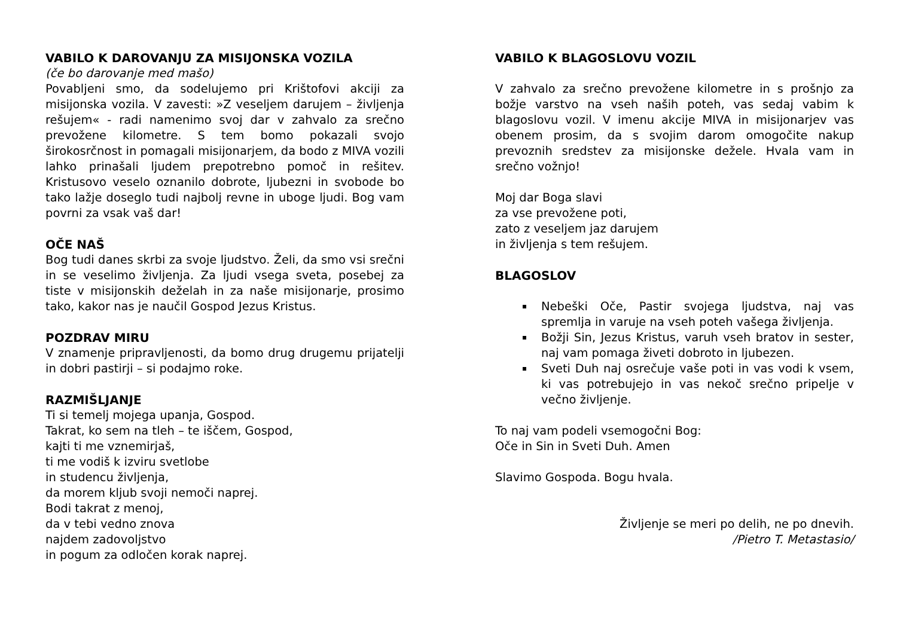VABILO K DAROVANJU ZA MISIJONSKA VOZILA
(če bo darovanje med mašo)
Povabljeni smo, da sodelujemo pri Krištofovi akciji za misijonska vozila. V zavesti: »Z veseljem darujem – življenja rešujem« - radi namenimo svoj dar v zahvalo za srečno prevožene kilometre. S tem bomo pokazali svojo širokosrčnost in pomagali misijonarjem, da bodo z MIVA vozili lahko prinašali ljudem prepotrebno pomoč in rešitev. Kristusovo veselo oznanilo dobrote, ljubezni in svobode bo tako lažje doseglo tudi najbolj revne in uboge ljudi. Bog vam povrni za vsak vaš dar!
OČE NAŠ
Bog tudi danes skrbi za svoje ljudstvo. Želi, da smo vsi srečni in se veselimo življenja. Za ljudi vsega sveta, posebej za tiste v misijonskih deželah in za naše misijonarje, prosimo tako, kakor nas je naučil Gospod Jezus Kristus.
POZDRAV MIRU
V znamenje pripravljenosti, da bomo drug drugemu prijatelji in dobri pastirji – si podajmo roke.
RAZMIŠLJANJE
Ti si temelj mojega upanja, Gospod.
Takrat, ko sem na tleh – te iščem, Gospod,
kajti ti me vznemirjaš,
ti me vodiš k izviru svetlobe
in studencu življenja,
da morem kljub svoji nemoči naprej.
Bodi takrat z menoj,
da v tebi vedno znova
najdem zadovoljstvo
in pogum za odločen korak naprej.
VABILO K BLAGOSLOVU VOZIL
V zahvalo za srečno prevožene kilometre in s prošnjo za božje varstvo na vseh naših poteh, vas sedaj vabim k blagoslovu vozil. V imenu akcije MIVA in misijonarjev vas obenem prosim, da s svojim darom omogočite nakup prevoznih sredstev za misijonske dežele. Hvala vam in srečno vožnjo!
Moj dar Boga slavi
za vse prevožene poti,
zato z veseljem jaz darujem
in življenja s tem rešujem.
BLAGOSLOV
Nebeški Oče, Pastir svojega ljudstva, naj vas spremlja in varuje na vseh poteh vašega življenja.
Božji Sin, Jezus Kristus, varuh vseh bratov in sester, naj vam pomaga živeti dobroto in ljubezen.
Sveti Duh naj osrečuje vaše poti in vas vodi k vsem, ki vas potrebujejo in vas nekoč srečno pripelje v večno življenje.
To naj vam podeli vsemogočni Bog:
Oče in Sin in Sveti Duh. Amen
Slavimo Gospoda. Bogu hvala.
Življenje se meri po delih, ne po dnevih.
/Pietro T. Metastasio/